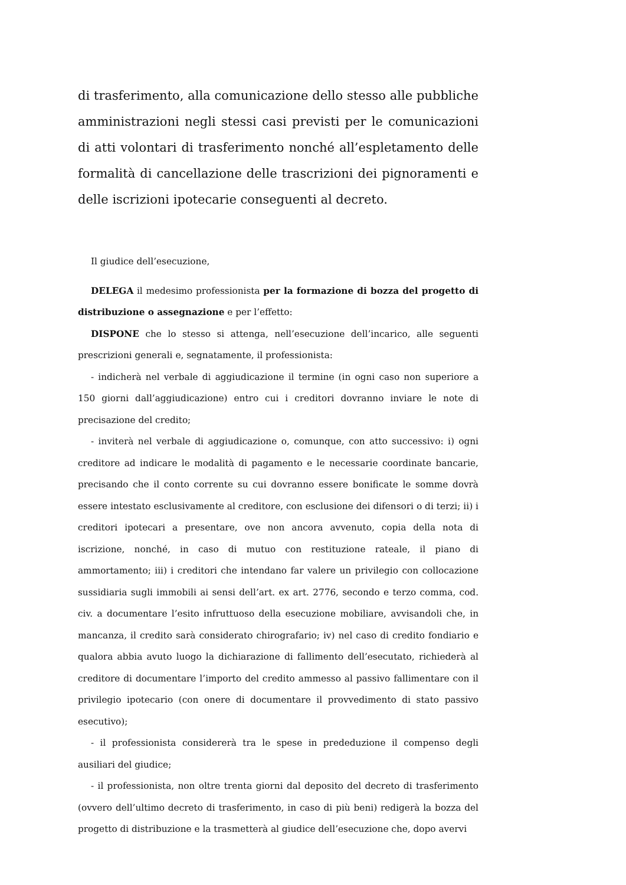di trasferimento, alla comunicazione dello stesso alle pubbliche amministrazioni negli stessi casi previsti per le comunicazioni di atti volontari di trasferimento nonché all’espletamento delle formalità di cancellazione delle trascrizioni dei pignoramenti e delle iscrizioni ipotecarie conseguenti al decreto.
Il giudice dell’esecuzione,
DELEGA il medesimo professionista per la formazione di bozza del progetto di distribuzione o assegnazione e per l’effetto:
DISPONE che lo stesso si attenga, nell’esecuzione dell’incarico, alle seguenti prescrizioni generali e, segnatamente, il professionista:
- indicherà nel verbale di aggiudicazione il termine (in ogni caso non superiore a 150 giorni dall’aggiudicazione) entro cui i creditori dovranno inviare le note di precisazione del credito;
- inviterà nel verbale di aggiudicazione o, comunque, con atto successivo: i) ogni creditore ad indicare le modalità di pagamento e le necessarie coordinate bancarie, precisando che il conto corrente su cui dovranno essere bonificate le somme dovrà essere intestato esclusivamente al creditore, con esclusione dei difensori o di terzi; ii) i creditori ipotecari a presentare, ove non ancora avvenuto, copia della nota di iscrizione, nonché, in caso di mutuo con restituzione rateale, il piano di ammortamento; iii) i creditori che intendano far valere un privilegio con collocazione sussidiaria sugli immobili ai sensi dell’art. ex art. 2776, secondo e terzo comma, cod. civ. a documentare l’esito infruttuoso della esecuzione mobiliare, avvisandoli che, in mancanza, il credito sarà considerato chirografario; iv) nel caso di credito fondiario e qualora abbia avuto luogo la dichiarazione di fallimento dell’esecutato, richiederà al creditore di documentare l’importo del credito ammesso al passivo fallimentare con il privilegio ipotecario (con onere di documentare il provvedimento di stato passivo esecutivo);
- il professionista considererà tra le spese in prededuzione il compenso degli ausiliari del giudice;
- il professionista, non oltre trenta giorni dal deposito del decreto di trasferimento (ovvero dell’ultimo decreto di trasferimento, in caso di più beni) redigerà la bozza del progetto di distribuzione e la trasmetterà al giudice dell’esecuzione che, dopo avervi